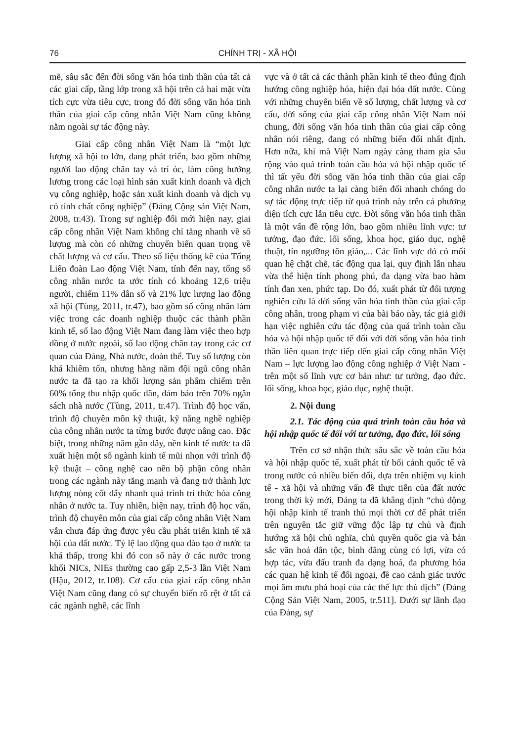76 CHÍNH TRỊ - XÃ HỘI
mẽ, sâu sắc đến đời sống văn hóa tinh thần của tất cả các giai cấp, tầng lớp trong xã hội trên cả hai mặt vừa tích cực vừa tiêu cực, trong đó đời sống văn hóa tinh thần của giai cấp công nhân Việt Nam cũng không nằm ngoài sự tác động này.
Giai cấp công nhân Việt Nam là “một lực lượng xã hội to lớn, đang phát triển, bao gồm những người lao động chân tay và trí óc, làm công hưởng lương trong các loại hình sản xuất kinh doanh và dịch vụ công nghiệp, hoặc sản xuất kinh doanh và dịch vụ có tính chất công nghiệp” (Đảng Cộng sản Việt Nam, 2008, tr.43). Trong sự nghiệp đổi mới hiện nay, giai cấp công nhân Việt Nam không chỉ tăng nhanh về số lượng mà còn có những chuyển biến quan trọng về chất lượng và cơ cấu. Theo số liệu thống kê của Tổng Liên đoàn Lao động Việt Nam, tính đến nay, tổng số công nhân nước ta ước tính có khoảng 12,6 triệu người, chiếm 11% dân số và 21% lực lượng lao động xã hội (Tùng, 2011, tr.47), bao gồm số công nhân làm việc trong các doanh nghiệp thuộc các thành phần kinh tế, số lao động Việt Nam đang làm việc theo hợp đồng ở nước ngoài, số lao động chân tay trong các cơ quan của Đảng, Nhà nước, đoàn thể. Tuy số lượng còn khá khiêm tốn, nhưng hằng năm đội ngũ công nhân nước ta đã tạo ra khối lượng sản phẩm chiếm trên 60% tổng thu nhập quốc dân, đảm bảo trên 70% ngân sách nhà nước (Tùng, 2011, tr.47). Trình độ học vấn, trình độ chuyên môn kỹ thuật, kỹ năng nghề nghiệp của công nhân nước ta từng bước được nâng cao. Đặc biệt, trong những năm gần đây, nền kinh tế nước ta đã xuất hiện một số ngành kinh tế mũi nhọn với trình độ kỹ thuật – công nghệ cao nên bộ phận công nhân trong các ngành này tăng mạnh và đang trở thành lực lượng nòng cốt đẩy nhanh quá trình trí thức hóa công nhân ở nước ta. Tuy nhiên, hiện nay, trình độ học vấn, trình độ chuyên môn của giai cấp công nhân Việt Nam vẫn chưa đáp ứng được yêu cầu phát triển kinh tế xã hội của đất nước. Tỷ lệ lao động qua đào tạo ở nước ta khá thấp, trong khi đó con số này ở các nước trong khối NICs, NIEs thường cao gấp 2,5-3 lần Việt Nam (Hậu, 2012, tr.108). Cơ cấu của giai cấp công nhân Việt Nam cũng đang có sự chuyển biến rõ rệt ở tất cả các ngành nghề, các lĩnh
vực và ở tất cả các thành phần kinh tế theo đúng định hướng công nghiệp hóa, hiện đại hóa đất nước. Cùng với những chuyển biến về số lượng, chất lượng và cơ cấu, đời sống của giai cấp công nhân Việt Nam nói chung, đời sống văn hóa tinh thần của giai cấp công nhân nói riêng, đang có những biến đổi nhất định. Hơn nữa, khi mà Việt Nam ngày càng tham gia sâu rộng vào quá trình toàn cầu hóa và hội nhập quốc tế thì tất yếu đời sống văn hóa tinh thần của giai cấp công nhân nước ta lại càng biến đổi nhanh chóng do sự tác động trực tiếp từ quá trình này trên cả phương diện tích cực lẫn tiêu cực. Đời sống văn hóa tinh thần là một vấn đề rộng lớn, bao gồm nhiều lĩnh vực: tư tưởng, đạo đức. lối sống, khoa học, giáo dục, nghệ thuật, tín ngưỡng tôn giáo,... Các lĩnh vực đó có mối quan hệ chặt chẽ, tác động qua lại, quy định lẫn nhau vừa thể hiện tính phong phú, đa dạng vừa bao hàm tính đan xen, phức tạp. Do đó, xuất phát từ đối tượng nghiên cứu là đời sống văn hóa tinh thần của giai cấp công nhân, trong phạm vi của bài báo này, tác giả giới hạn việc nghiên cứu tác động của quá trình toàn cầu hóa và hội nhập quốc tế đối với đời sống văn hóa tinh thần liên quan trực tiếp đến giai cấp công nhân Việt Nam – lực lượng lao động công nghiệp ở Việt Nam - trên một số lĩnh vực cơ bản như: tư tưởng, đạo đức. lối sống, khoa học, giáo dục, nghệ thuật.
2. Nội dung
2.1. Tác động của quá trình toàn cầu hóa và hội nhập quốc tế đối với tư tưởng, đạo đức, lối sống
Trên cơ sở nhận thức sâu sắc về toàn cầu hóa và hội nhập quốc tế, xuất phát từ bối cảnh quốc tế và trong nước có nhiều biến đổi, dựa trên nhiệm vụ kinh tế - xã hội và những vấn đề thực tiễn của đất nước trong thời kỳ mới, Đảng ta đã khẳng định “chủ động hội nhập kinh tế tranh thủ mọi thời cơ để phát triển trên nguyên tắc giữ vững độc lập tự chủ và định hướng xã hội chủ nghĩa, chủ quyền quốc gia và bản sắc văn hoá dân tộc, bình đẳng cùng có lợi, vừa có hợp tác, vừa đấu tranh đa dạng hoá, đa phương hóa các quan hệ kinh tế đối ngoại, đề cao cảnh giác trước mọi âm mưu phá hoại của các thế lực thù địch” (Đảng Cộng Sản Việt Nam, 2005, tr.511]. Dưới sự lãnh đạo của Đảng, sự